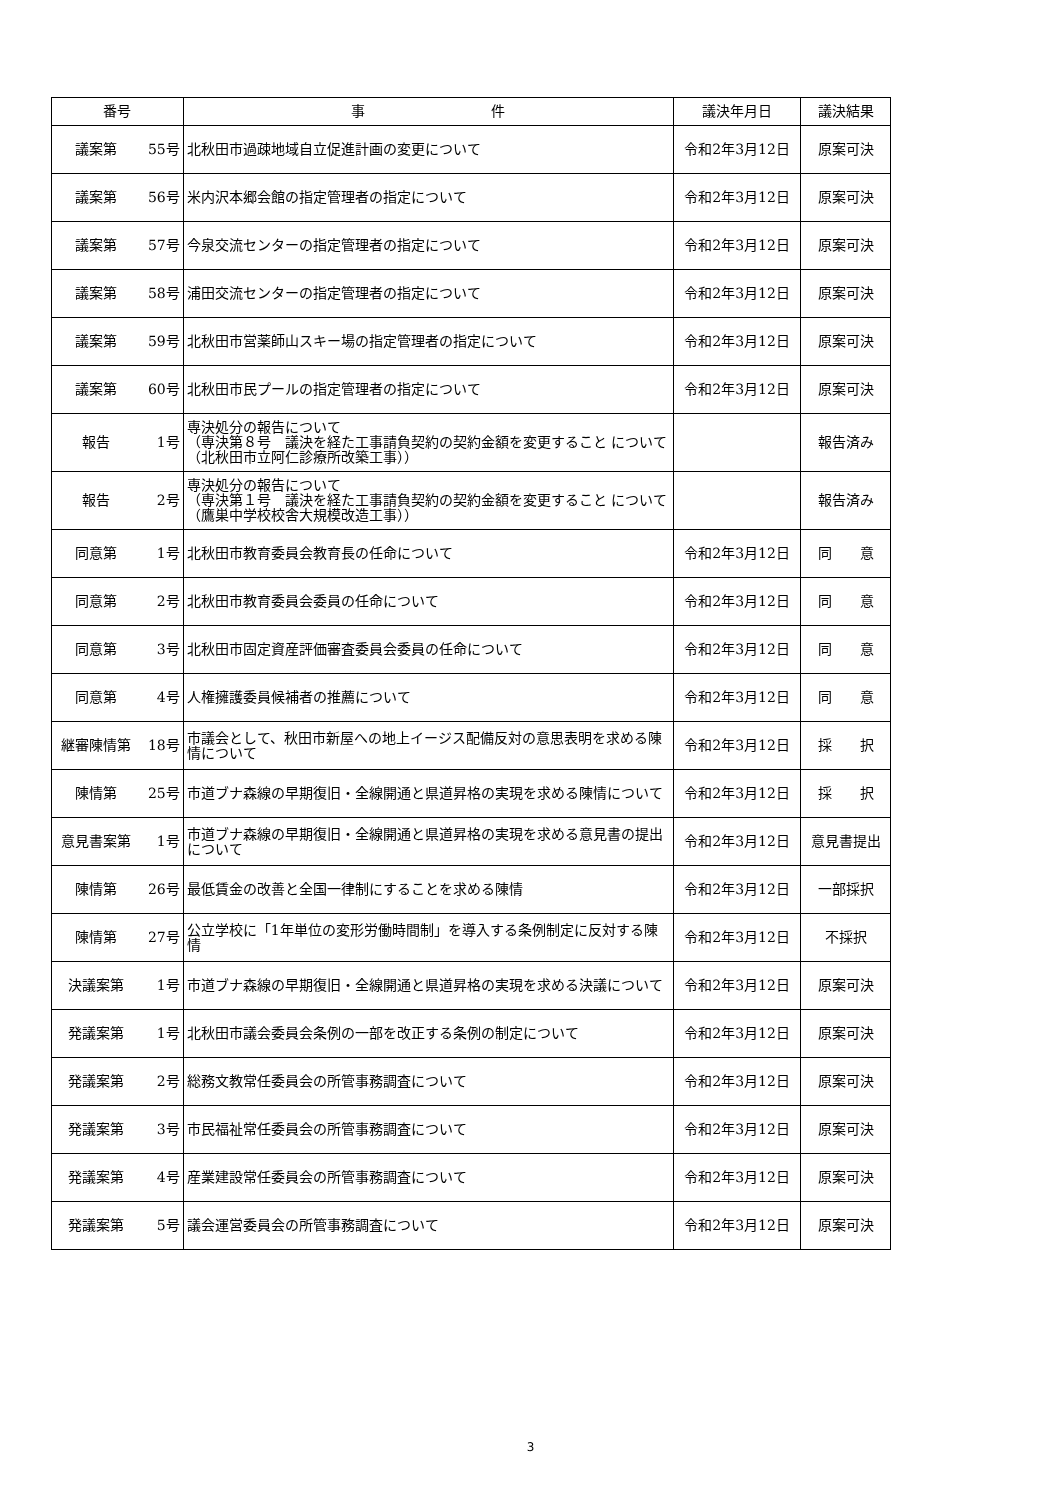| 番号 | 事 件 | 議決年月日 | 議決結果 |
| --- | --- | --- | --- |
| 議案第 55号 | 北秋田市過疎地域自立促進計画の変更について | 令和2年3月12日 | 原案可決 |
| 議案第 56号 | 米内沢本郷会館の指定管理者の指定について | 令和2年3月12日 | 原案可決 |
| 議案第 57号 | 今泉交流センターの指定管理者の指定について | 令和2年3月12日 | 原案可決 |
| 議案第 58号 | 浦田交流センターの指定管理者の指定について | 令和2年3月12日 | 原案可決 |
| 議案第 59号 | 北秋田市営薬師山スキー場の指定管理者の指定について | 令和2年3月12日 | 原案可決 |
| 議案第 60号 | 北秋田市民プールの指定管理者の指定について | 令和2年3月12日 | 原案可決 |
| 報告 1号 | 専決処分の報告について （専決第８号 議決を経た工事請負契約の契約金額を変更すること について（北秋田市立阿仁診療所改築工事）） | | 報告済み |
| 報告 2号 | 専決処分の報告について （専決第１号 議決を経た工事請負契約の契約金額を変更すること について（鷹巣中学校校舎大規模改造工事）） | | 報告済み |
| 同意第 1号 | 北秋田市教育委員会教育長の任命について | 令和2年3月12日 | 同 意 |
| 同意第 2号 | 北秋田市教育委員会委員の任命について | 令和2年3月12日 | 同 意 |
| 同意第 3号 | 北秋田市固定資産評価審査委員会委員の任命について | 令和2年3月12日 | 同 意 |
| 同意第 4号 | 人権擁護委員候補者の推薦について | 令和2年3月12日 | 同 意 |
| 継審陳情第 18号 | 市議会として、秋田市新屋への地上イージス配備反対の意思表明を求める陳情について | 令和2年3月12日 | 採 択 |
| 陳情第 25号 | 市道ブナ森線の早期復旧・全線開通と県道昇格の実現を求める陳情について | 令和2年3月12日 | 採 択 |
| 意見書案第 1号 | 市道ブナ森線の早期復旧・全線開通と県道昇格の実現を求める意見書の提出について | 令和2年3月12日 | 意見書提出 |
| 陳情第 26号 | 最低賃金の改善と全国一律制にすることを求める陳情 | 令和2年3月12日 | 一部採択 |
| 陳情第 27号 | 公立学校に「1年単位の変形労働時間制」を導入する条例制定に反対する陳情 | 令和2年3月12日 | 不採択 |
| 決議案第 1号 | 市道ブナ森線の早期復旧・全線開通と県道昇格の実現を求める決議について | 令和2年3月12日 | 原案可決 |
| 発議案第 1号 | 北秋田市議会委員会条例の一部を改正する条例の制定について | 令和2年3月12日 | 原案可決 |
| 発議案第 2号 | 総務文教常任委員会の所管事務調査について | 令和2年3月12日 | 原案可決 |
| 発議案第 3号 | 市民福祉常任委員会の所管事務調査について | 令和2年3月12日 | 原案可決 |
| 発議案第 4号 | 産業建設常任委員会の所管事務調査について | 令和2年3月12日 | 原案可決 |
| 発議案第 5号 | 議会運営委員会の所管事務調査について | 令和2年3月12日 | 原案可決 |
3